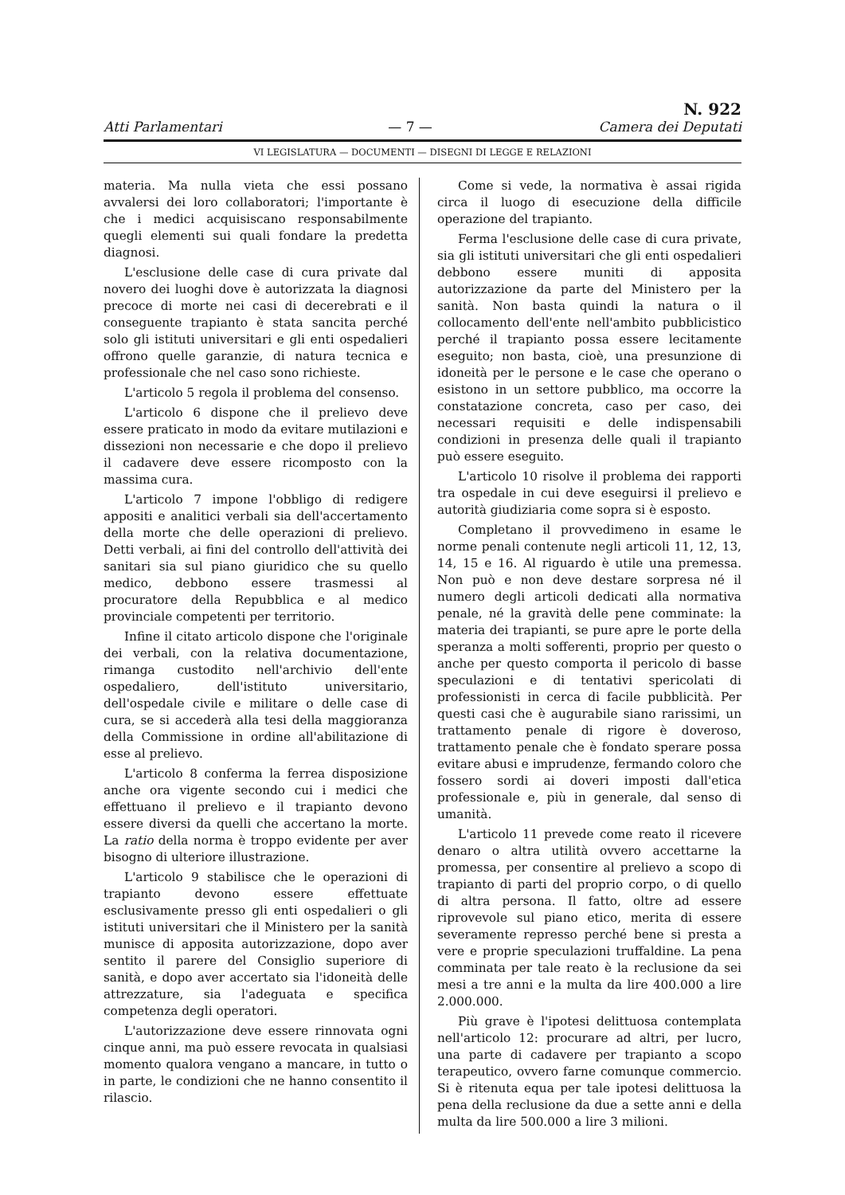Atti Parlamentari — 7 — N. 922
Camera dei Deputati
VI LEGISLATURA — DOCUMENTI — DISEGNI DI LEGGE E RELAZIONI
materia. Ma nulla vieta che essi possano avvalersi dei loro collaboratori; l'importante è che i medici acquisiscano responsabilmente quegli elementi sui quali fondare la predetta diagnosi.
L'esclusione delle case di cura private dal novero dei luoghi dove è autorizzata la diagnosi precoce di morte nei casi di decerebrati e il conseguente trapianto è stata sancita perché solo gli istituti universitari e gli enti ospedalieri offrono quelle garanzie, di natura tecnica e professionale che nel caso sono richieste.
L'articolo 5 regola il problema del consenso.
L'articolo 6 dispone che il prelievo deve essere praticato in modo da evitare mutilazioni e dissezioni non necessarie e che dopo il prelievo il cadavere deve essere ricomposto con la massima cura.
L'articolo 7 impone l'obbligo di redigere appositi e analitici verbali sia dell'accertamento della morte che delle operazioni di prelievo. Detti verbali, ai fini del controllo dell'attività dei sanitari sia sul piano giuridico che su quello medico, debbono essere trasmessi al procuratore della Repubblica e al medico provinciale competenti per territorio.
Infine il citato articolo dispone che l'originale dei verbali, con la relativa documentazione, rimanga custodito nell'archivio dell'ente ospedaliero, dell'istituto universitario, dell'ospedale civile e militare o delle case di cura, se si accederà alla tesi della maggioranza della Commissione in ordine all'abilitazione di esse al prelievo.
L'articolo 8 conferma la ferrea disposizione anche ora vigente secondo cui i medici che effettuano il prelievo e il trapianto devono essere diversi da quelli che accertano la morte. La ratio della norma è troppo evidente per aver bisogno di ulteriore illustrazione.
L'articolo 9 stabilisce che le operazioni di trapianto devono essere effettuate esclusivamente presso gli enti ospedalieri o gli istituti universitari che il Ministero per la sanità munisce di apposita autorizzazione, dopo aver sentito il parere del Consiglio superiore di sanità, e dopo aver accertato sia l'idoneità delle attrezzature, sia l'adeguata e specifica competenza degli operatori.
L'autorizzazione deve essere rinnovata ogni cinque anni, ma può essere revocata in qualsiasi momento qualora vengano a mancare, in tutto o in parte, le condizioni che ne hanno consentito il rilascio.
Come si vede, la normativa è assai rigida circa il luogo di esecuzione della difficile operazione del trapianto.
Ferma l'esclusione delle case di cura private, sia gli istituti universitari che gli enti ospedalieri debbono essere muniti di apposita autorizzazione da parte del Ministero per la sanità. Non basta quindi la natura o il collocamento dell'ente nell'ambito pubblicistico perché il trapianto possa essere lecitamente eseguito; non basta, cioè, una presunzione di idoneità per le persone e le case che operano o esistono in un settore pubblico, ma occorre la constatazione concreta, caso per caso, dei necessari requisiti e delle indispensabili condizioni in presenza delle quali il trapianto può essere eseguito.
L'articolo 10 risolve il problema dei rapporti tra ospedale in cui deve eseguirsi il prelievo e autorità giudiziaria come sopra si è esposto.
Completano il provvedimeno in esame le norme penali contenute negli articoli 11, 12, 13, 14, 15 e 16. Al riguardo è utile una premessa. Non può e non deve destare sorpresa né il numero degli articoli dedicati alla normativa penale, né la gravità delle pene comminate: la materia dei trapianti, se pure apre le porte della speranza a molti sofferenti, proprio per questo o anche per questo comporta il pericolo di basse speculazioni e di tentativi spericolati di professionisti in cerca di facile pubblicità. Per questi casi che è augurabile siano rarissimi, un trattamento penale di rigore è doveroso, trattamento penale che è fondato sperare possa evitare abusi e imprudenze, fermando coloro che fossero sordi ai doveri imposti dall'etica professionale e, più in generale, dal senso di umanità.
L'articolo 11 prevede come reato il ricevere denaro o altra utilità ovvero accettarne la promessa, per consentire al prelievo a scopo di trapianto di parti del proprio corpo, o di quello di altra persona. Il fatto, oltre ad essere riprovevole sul piano etico, merita di essere severamente represso perché bene si presta a vere e proprie speculazioni truffaldine. La pena comminata per tale reato è la reclusione da sei mesi a tre anni e la multa da lire 400.000 a lire 2.000.000.
Più grave è l'ipotesi delittuosa contemplata nell'articolo 12: procurare ad altri, per lucro, una parte di cadavere per trapianto a scopo terapeutico, ovvero farne comunque commercio. Si è ritenuta equa per tale ipotesi delittuosa la pena della reclusione da due a sette anni e della multa da lire 500.000 a lire 3 milioni.